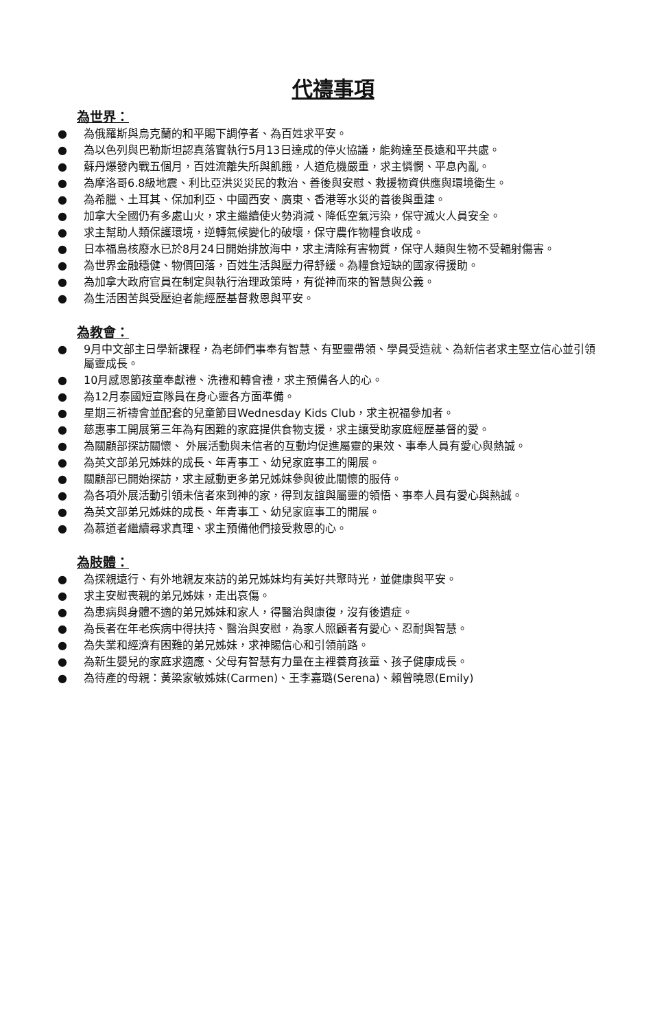代禱事項
為世界：
● 為俄羅斯與烏克蘭的和平賜下調停者、為百姓求平安。
● 為以色列與巴勒斯坦認真落實執行5月13日達成的停火協議，能夠達至長遠和平共處。
● 蘇丹爆發內戰五個月，百姓流離失所與飢餓，人道危機嚴重，求主憐憫、平息內亂。
● 為摩洛哥6.8級地震、利比亞洪災災民的救治、善後與安慰、救援物資供應與環境衛生。
● 為希臘、土耳其、保加利亞、中國西安、廣東、香港等水災的善後與重建。
● 加拿大全國仍有多處山火，求主繼續使火勢消減、降低空氣污染，保守滅火人員安全。
● 求主幫助人類保護環境，逆轉氣候變化的破壞，保守農作物糧食收成。
● 日本福島核廢水已於8月24日開始排放海中，求主清除有害物質，保守人類與生物不受輻射傷害。
● 為世界金融穩健、物價回落，百姓生活與壓力得舒緩。為糧食短缺的國家得援助。
● 為加拿大政府官員在制定與執行治理政策時，有從神而來的智慧與公義。
● 為生活困苦與受壓迫者能經歷基督救恩與平安。
為教會：
● 9月中文部主日學新課程，為老師們事奉有智慧、有聖靈帶領、學員受造就、為新信者求主堅立信心並引領屬靈成長。
● 10月感恩節孩童奉獻禮、洗禮和轉會禮，求主預備各人的心。
● 為12月泰國短宣隊員在身心靈各方面準備。
● 星期三祈禱會並配套的兒童節目Wednesday Kids Club，求主祝福參加者。
● 慈惠事工開展第三年為有困難的家庭提供食物支援，求主讓受助家庭經歷基督的愛。
● 為關顧部探訪關懷、 外展活動與未信者的互動均促進屬靈的果效、事奉人員有愛心與熱誠。
● 為英文部弟兄姊妹的成長、年青事工、幼兒家庭事工的開展。
● 關顧部已開始探訪，求主感動更多弟兄姊妹參與彼此關懷的服侍。
● 為各項外展活動引領未信者來到神的家，得到友誼與屬靈的領悟、事奉人員有愛心與熱誠。
● 為英文部弟兄姊妹的成長、年青事工、幼兒家庭事工的開展。
● 為慕道者繼續尋求真理、求主預備他們接受救恩的心。
為肢體：
● 為探親遠行、有外地親友來訪的弟兄姊妹均有美好共聚時光，並健康與平安。
● 求主安慰喪親的弟兄姊妹，走出哀傷。
● 為患病與身體不適的弟兄姊妹和家人，得醫治與康復，沒有後遺症。
● 為長者在年老疾病中得扶持、醫治與安慰，為家人照顧者有愛心、忍耐與智慧。
● 為失業和經濟有困難的弟兄姊妹，求神賜信心和引領前路。
● 為新生嬰兒的家庭求適應、父母有智慧有力量在主裡養育孩童、孩子健康成長。
● 為待產的母親：黃梁家敏姊妹(Carmen)、王李嘉璐(Serena)、賴曾曉恩(Emily)